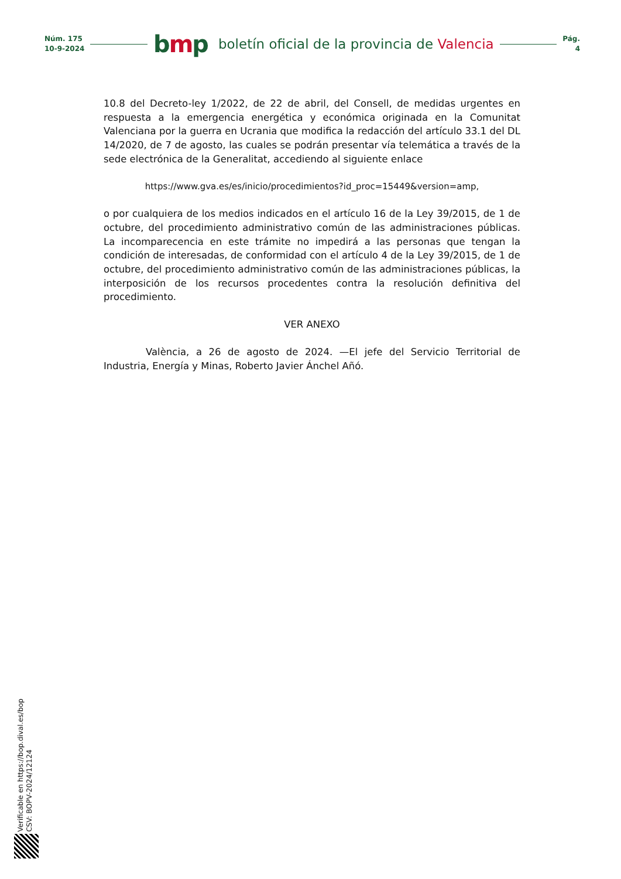Núm. 175
10-9-2024
bmp
boletín oficial de la provincia de Valencia
Pág.
4
10.8 del Decreto-ley 1/2022, de 22 de abril, del Consell, de medidas urgentes en respuesta a la emergencia energética y económica originada en la Comunitat Valenciana por la guerra en Ucrania que modifica la redacción del artículo 33.1 del DL 14/2020, de 7 de agosto, las cuales se podrán presentar vía telemática a través de la sede electrónica de la Generalitat, accediendo al siguiente enlace
https://www.gva.es/es/inicio/procedimientos?id_proc=15449&version=amp,
o por cualquiera de los medios indicados en el artículo 16 de la Ley 39/2015, de 1 de octubre, del procedimiento administrativo común de las administraciones públicas. La incomparecencia en este trámite no impedirá a las personas que tengan la condición de interesadas, de conformidad con el artículo 4 de la Ley 39/2015, de 1 de octubre, del procedimiento administrativo común de las administraciones públicas, la interposición de los recursos procedentes contra la resolución definitiva del procedimiento.
VER ANEXO
València, a 26 de agosto de 2024. —El jefe del Servicio Territorial de Industria, Energía y Minas, Roberto Javier Ánchel Añó.
Verificable en https://bop.dival.es/bop
CSV: BOPV-2024/12124